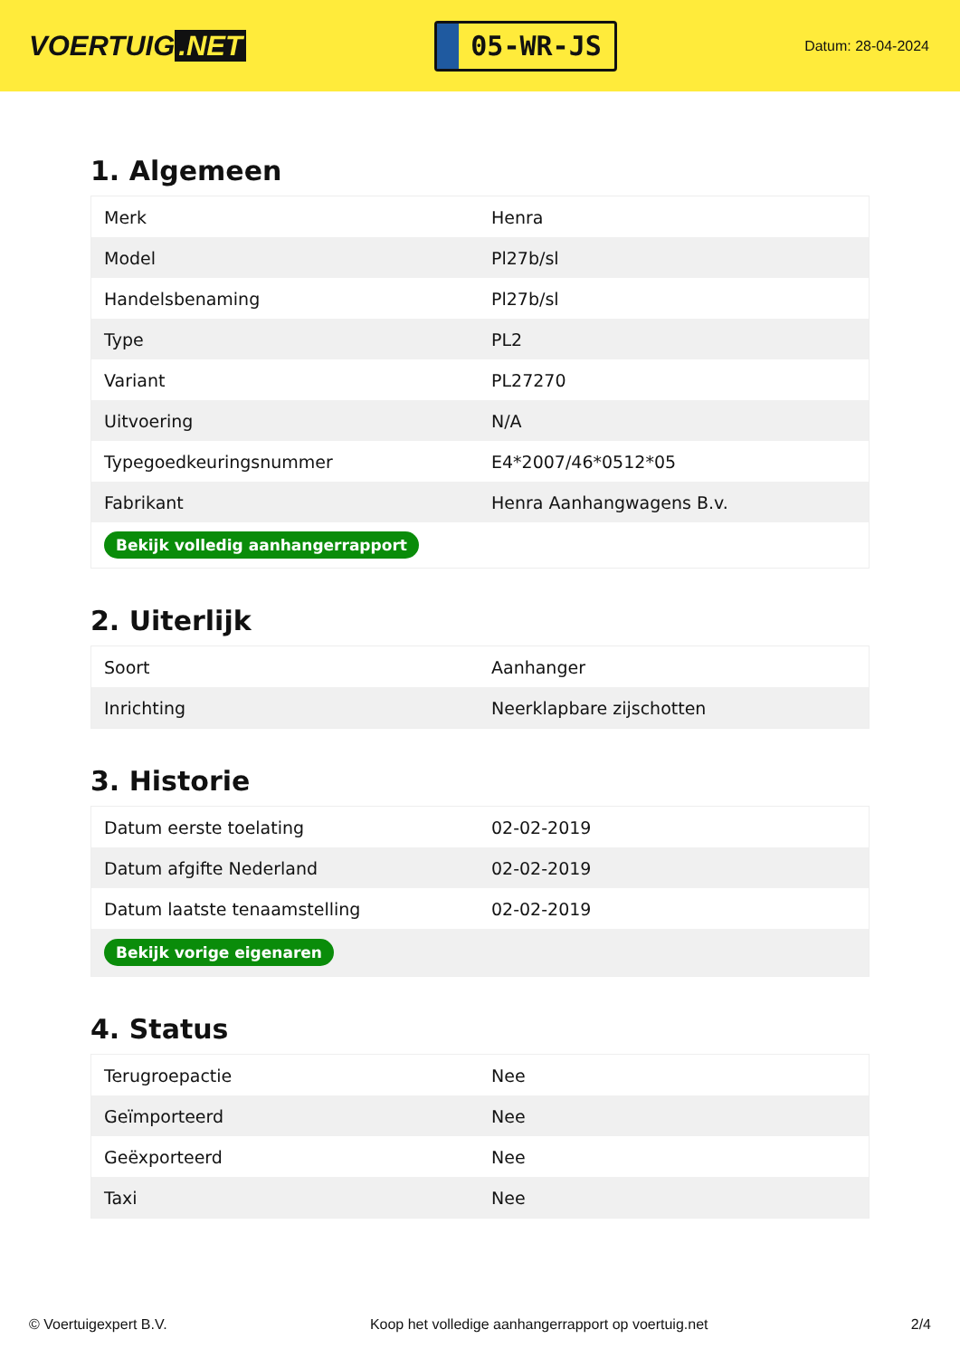VOERTUIG.NET
05-WR-JS
Datum: 28-04-2024
1. Algemeen
| Merk | Henra |
| Model | Pl27b/sl |
| Handelsbenaming | Pl27b/sl |
| Type | PL2 |
| Variant | PL27270 |
| Uitvoering | N/A |
| Typegoedkeuringsnummer | E4*2007/46*0512*05 |
| Fabrikant | Henra Aanhangwagens B.v. |
| Bekijk volledig aanhangerrapport | |
2. Uiterlijk
| Soort | Aanhanger |
| Inrichting | Neerklapbare zijschotten |
3. Historie
| Datum eerste toelating | 02-02-2019 |
| Datum afgifte Nederland | 02-02-2019 |
| Datum laatste tenaamstelling | 02-02-2019 |
| Bekijk vorige eigenaren | |
4. Status
| Terugroepactie | Nee |
| Geïmporteerd | Nee |
| Geëxporteerd | Nee |
| Taxi | Nee |
© Voertuigexpert B.V. Koop het volledige aanhangerrapport op voertuig.net 2/4